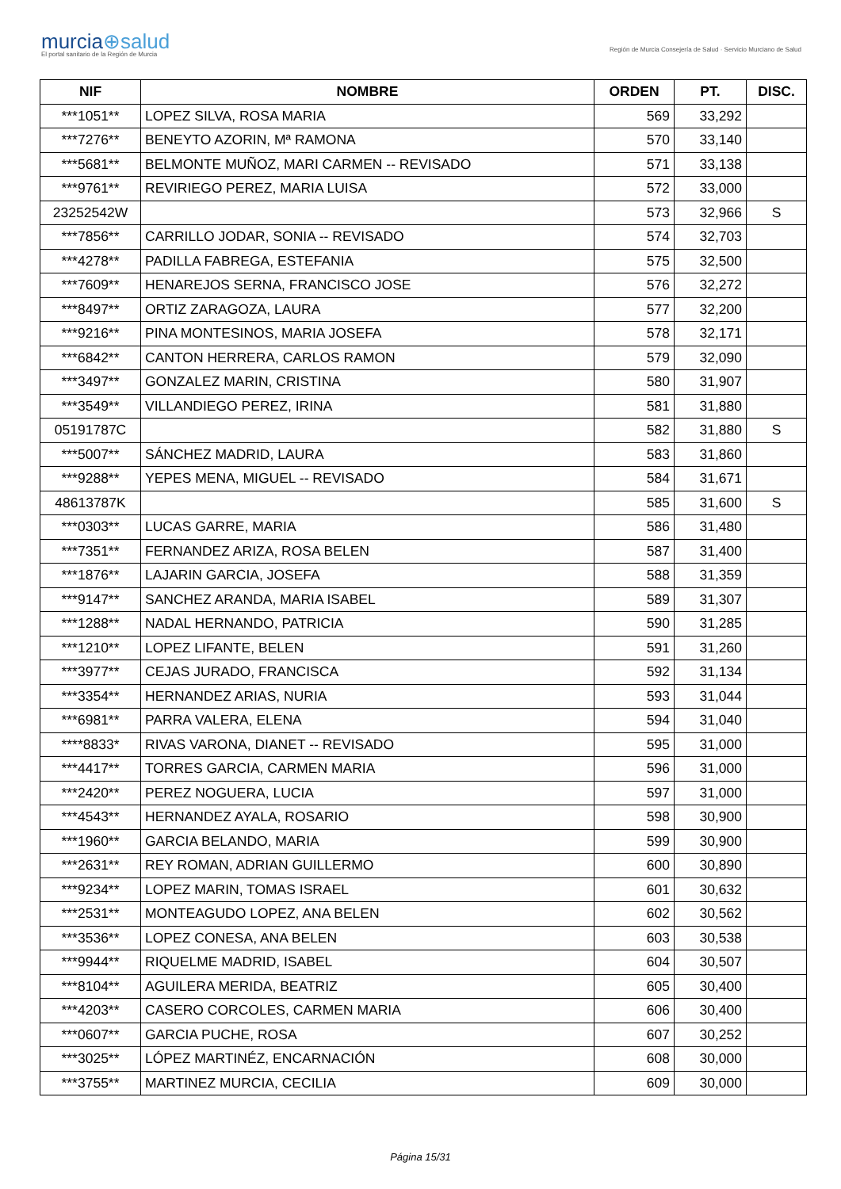murcia⊕salud
El portal sanitario de la Región de Murcia
Región de Murcia Consejería de Salud · Servicio Murciano de Salud
| NIF | NOMBRE | ORDEN | PT. | DISC. |
| --- | --- | --- | --- | --- |
| ***1051** | LOPEZ SILVA, ROSA MARIA | 569 | 33,292 | |
| ***7276** | BENEYTO AZORIN, Mª RAMONA | 570 | 33,140 | |
| ***5681** | BELMONTE MUÑOZ, MARI CARMEN -- REVISADO | 571 | 33,138 | |
| ***9761** | REVIRIEGO PEREZ, MARIA LUISA | 572 | 33,000 | |
| 23252542W | | 573 | 32,966 | S |
| ***7856** | CARRILLO JODAR, SONIA -- REVISADO | 574 | 32,703 | |
| ***4278** | PADILLA FABREGA, ESTEFANIA | 575 | 32,500 | |
| ***7609** | HENAREJOS SERNA, FRANCISCO JOSE | 576 | 32,272 | |
| ***8497** | ORTIZ ZARAGOZA, LAURA | 577 | 32,200 | |
| ***9216** | PINA MONTESINOS, MARIA JOSEFA | 578 | 32,171 | |
| ***6842** | CANTON HERRERA, CARLOS RAMON | 579 | 32,090 | |
| ***3497** | GONZALEZ MARIN, CRISTINA | 580 | 31,907 | |
| ***3549** | VILLANDIEGO PEREZ, IRINA | 581 | 31,880 | |
| 05191787C | | 582 | 31,880 | S |
| ***5007** | SÁNCHEZ MADRID, LAURA | 583 | 31,860 | |
| ***9288** | YEPES MENA, MIGUEL -- REVISADO | 584 | 31,671 | |
| 48613787K | | 585 | 31,600 | S |
| ***0303** | LUCAS GARRE, MARIA | 586 | 31,480 | |
| ***7351** | FERNANDEZ ARIZA, ROSA BELEN | 587 | 31,400 | |
| ***1876** | LAJARIN GARCIA, JOSEFA | 588 | 31,359 | |
| ***9147** | SANCHEZ ARANDA, MARIA ISABEL | 589 | 31,307 | |
| ***1288** | NADAL HERNANDO, PATRICIA | 590 | 31,285 | |
| ***1210** | LOPEZ LIFANTE, BELEN | 591 | 31,260 | |
| ***3977** | CEJAS JURADO, FRANCISCA | 592 | 31,134 | |
| ***3354** | HERNANDEZ ARIAS, NURIA | 593 | 31,044 | |
| ***6981** | PARRA VALERA, ELENA | 594 | 31,040 | |
| ****8833* | RIVAS VARONA, DIANET -- REVISADO | 595 | 31,000 | |
| ***4417** | TORRES GARCIA, CARMEN MARIA | 596 | 31,000 | |
| ***2420** | PEREZ NOGUERA, LUCIA | 597 | 31,000 | |
| ***4543** | HERNANDEZ AYALA, ROSARIO | 598 | 30,900 | |
| ***1960** | GARCIA BELANDO, MARIA | 599 | 30,900 | |
| ***2631** | REY ROMAN, ADRIAN GUILLERMO | 600 | 30,890 | |
| ***9234** | LOPEZ MARIN, TOMAS ISRAEL | 601 | 30,632 | |
| ***2531** | MONTEAGUDO LOPEZ, ANA BELEN | 602 | 30,562 | |
| ***3536** | LOPEZ CONESA, ANA BELEN | 603 | 30,538 | |
| ***9944** | RIQUELME MADRID, ISABEL | 604 | 30,507 | |
| ***8104** | AGUILERA MERIDA, BEATRIZ | 605 | 30,400 | |
| ***4203** | CASERO CORCOLES, CARMEN MARIA | 606 | 30,400 | |
| ***0607** | GARCIA PUCHE, ROSA | 607 | 30,252 | |
| ***3025** | LÓPEZ MARTINÉZ, ENCARNACIÓN | 608 | 30,000 | |
| ***3755** | MARTINEZ MURCIA, CECILIA | 609 | 30,000 | |
Página 15/31